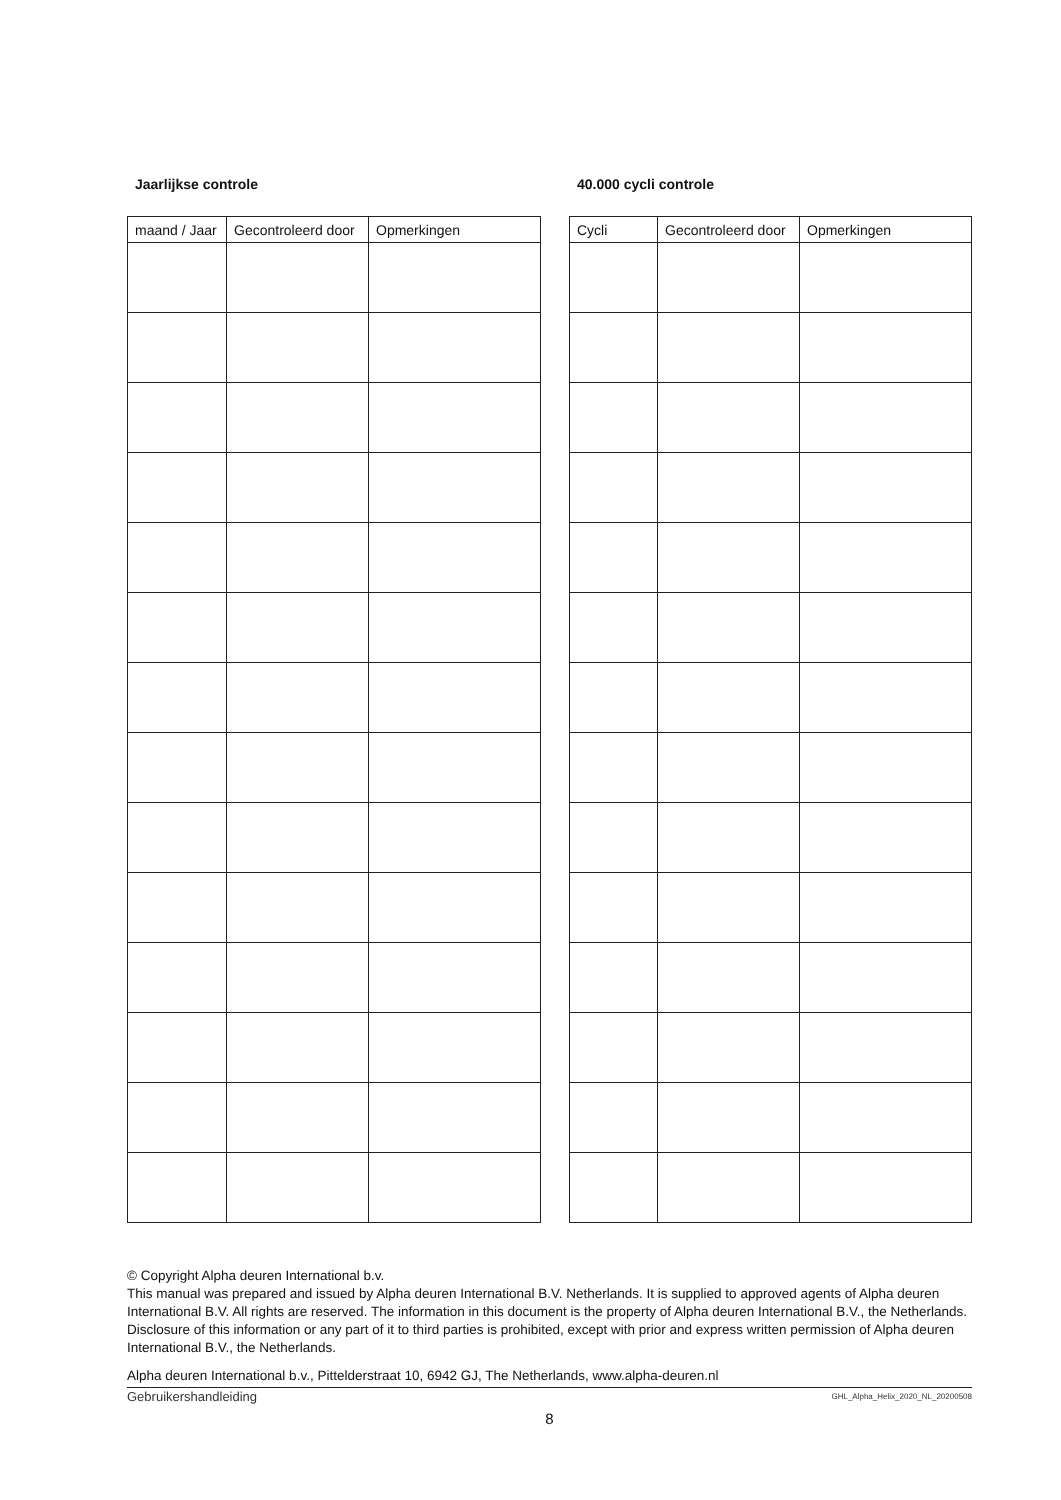Jaarlijkse controle
| maand / Jaar | Gecontroleerd door | Opmerkingen |
| --- | --- | --- |
40.000 cycli controle
| Cycli | Gecontroleerd door | Opmerkingen |
| --- | --- | --- |
© Copyright Alpha deuren International b.v.
This manual was prepared and issued by Alpha deuren International B.V. Netherlands. It is supplied to approved agents of Alpha deuren International B.V. All rights are reserved. The information in this document is the property of Alpha deuren International B.V., the Netherlands. Disclosure of this information or any part of it to third parties is prohibited, except with prior and express written permission of Alpha deuren International B.V., the Netherlands.
Alpha deuren International b.v., Pittelderstraat 10, 6942 GJ, The Netherlands, www.alpha-deuren.nl
Gebruikershandleiding GHL_Alpha_Helix_2020_NL_20200508
8